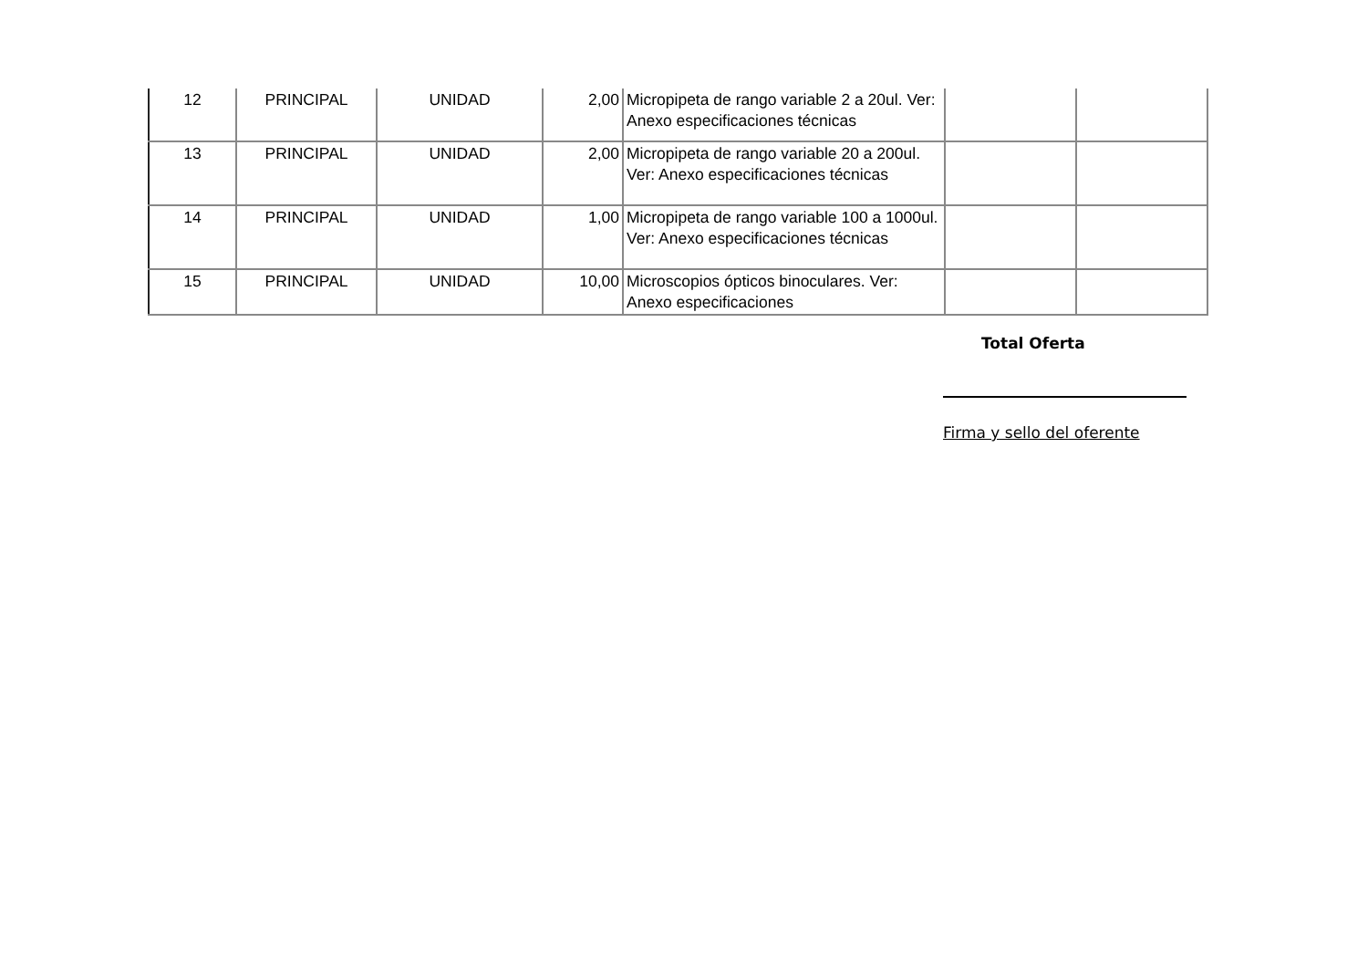| 12 | PRINCIPAL | UNIDAD | 2,00 | Micropipeta de rango variable 2 a 20ul. Ver: Anexo especificaciones técnicas | | |
| 13 | PRINCIPAL | UNIDAD | 2,00 | Micropipeta de rango variable 20 a 200ul. Ver: Anexo especificaciones técnicas | | |
| 14 | PRINCIPAL | UNIDAD | 1,00 | Micropipeta de rango variable 100 a 1000ul. Ver: Anexo especificaciones técnicas | | |
| 15 | PRINCIPAL | UNIDAD | 10,00 | Microscopios ópticos binoculares. Ver: Anexo especificaciones | | |
Total Oferta
Firma y sello del oferente